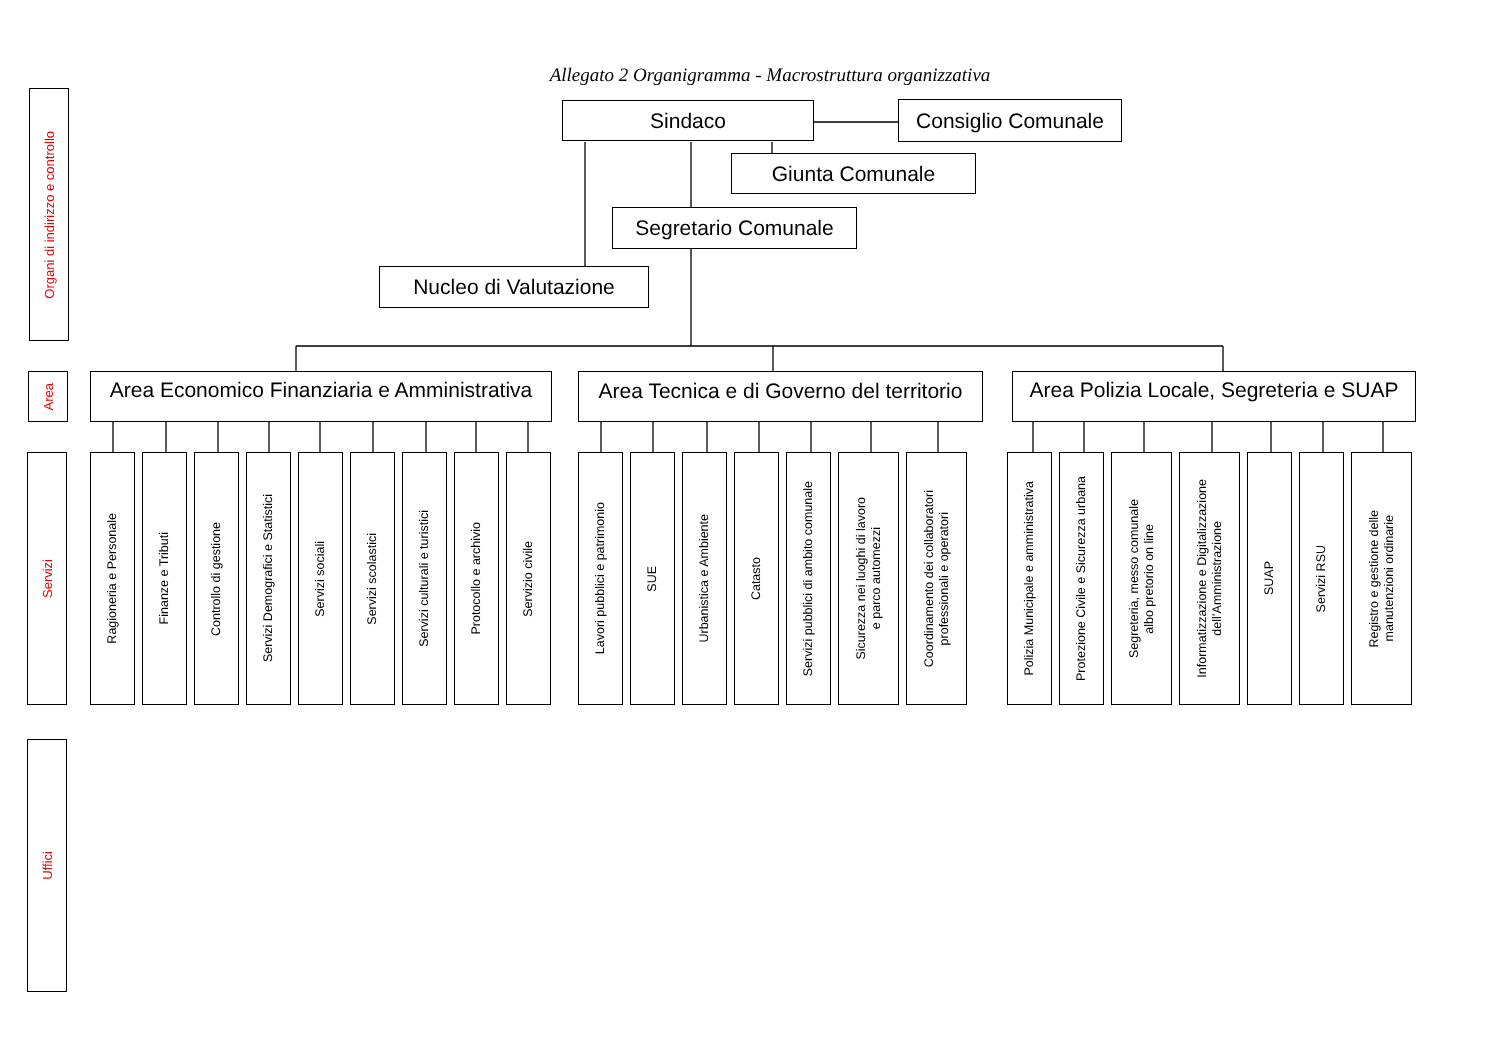Allegato 2 Organigramma - Macrostruttura organizzativa
Organi di indirizzo e controllo
Sindaco
Consiglio Comunale
Giunta Comunale
Segretario Comunale
Nucleo di Valutazione
Area
Area Economico Finanziaria e Amministrativa Area Tecnica e di Governo del territorio Area Polizia Locale, Segreteria e SUAP
Servizi
Ragioneria e Personale
Finanze e Tributi
Controllo di gestione
Servizi Demografici e Statistici
Servizi sociali
Servizi scolastici
Servizi culturali e turistici
Protocollo e archivio
Servizio civile
Lavori pubblici e patrimonio
SUE
Urbanistica e Ambiente
Catasto
Servizi pubblici di ambito comunale
Sicurezza nei luoghi di lavoro
e parco automezzi
Coordinamento dei collaboratori
professionali e operatori
Polizia Municipale e amministrativa
Protezione Civile e Sicurezza urbana
Segreteria, messo comunale
albo pretorio on line
Informatizzazione e Digitalizzazione
dell’Amministrazione
SUAP
Servizi RSU
Registro e gestione delle
manutenzioni ordinarie
Uffici